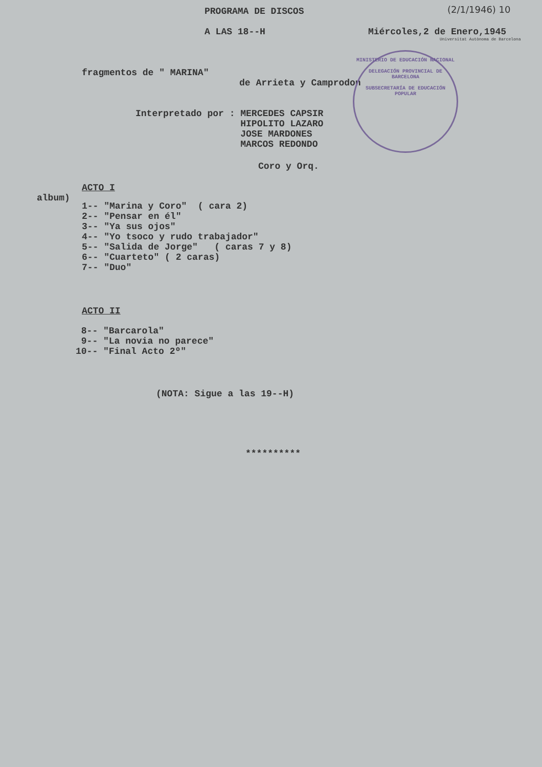PROGRAMA DE DISCOS
(2/1/1946) 10
A LAS 18--H
Miércoles,2 de Enero,1945
Universitat Autònoma de Barcelona
fragmentos de " MARINA"
de Arrieta y Camprodon
Interpretado por : MERCEDES CAPSIR HIPOLITO LAZARO JOSE MARDONES MARCOS REDONDO
Coro y Orq.
ACTO I
album)
1-- "Marina y Coro" ( cara 2) 2-- "Pensar en él" 3-- "Ya sus ojos" 4-- "Yo tsoco y rudo trabajador" 5-- "Salida de Jorge" ( caras 7 y 8) 6-- "Cuarteto" ( 2 caras) 7-- "Duo"
ACTO II
8-- "Barcarola" 9-- "La novia no parece" 10-- "Final Acto 2º"
(NOTA: Sigue a las 19--H)
**********
MINISTERIO DE EDUCACIÓN NACIONAL
DELEGACIÓN PROVINCIAL DE BARCELONA
SUBSECRETARÍA DE EDUCACIÓN POPULAR